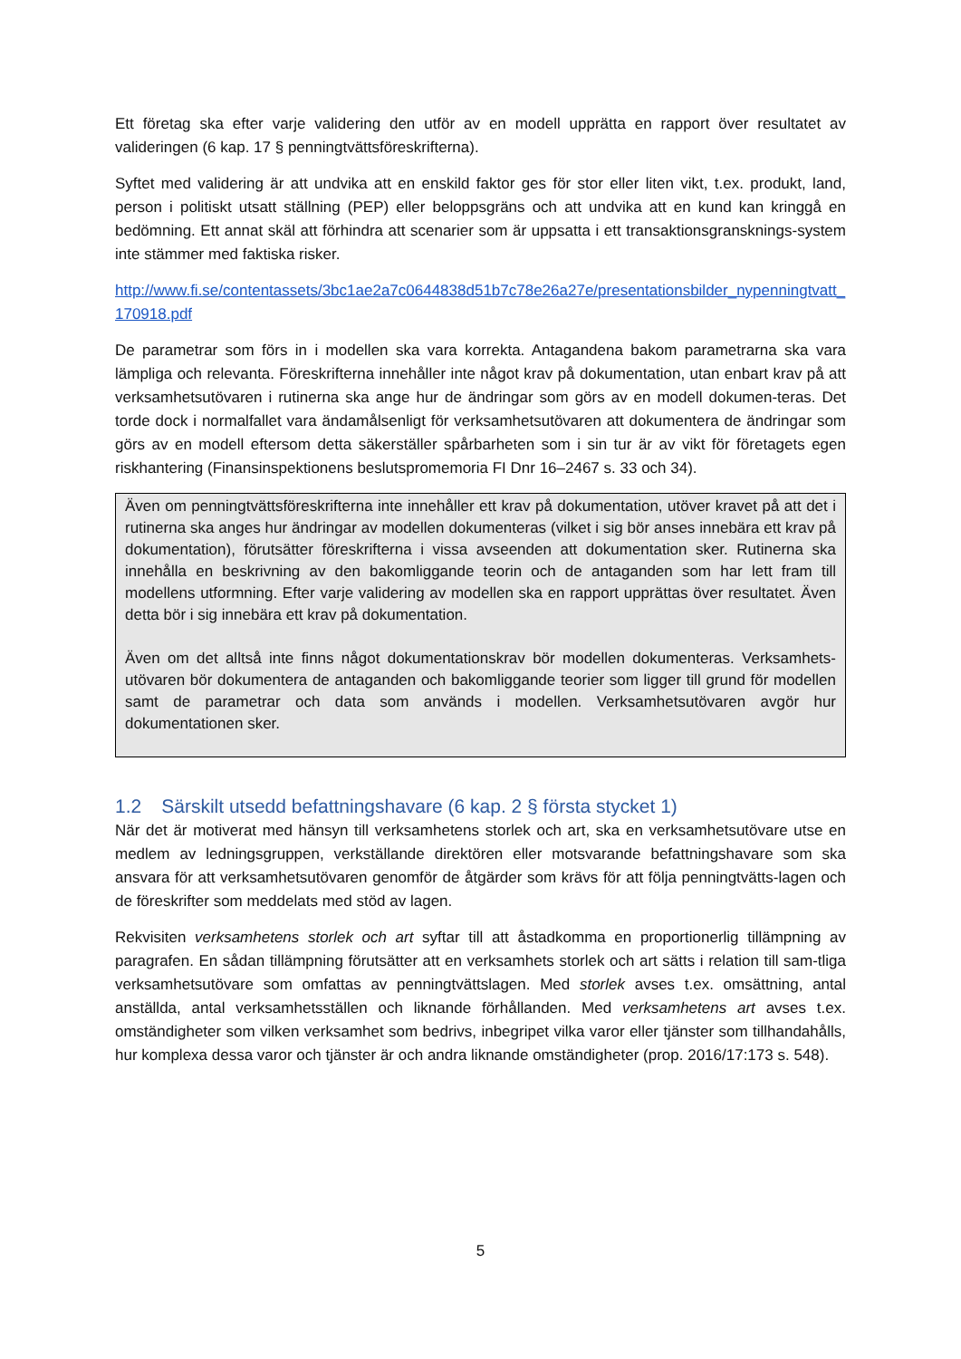Ett företag ska efter varje validering den utför av en modell upprätta en rapport över resultatet av valideringen (6 kap. 17 § penningtvättsföreskrifterna).
Syftet med validering är att undvika att en enskild faktor ges för stor eller liten vikt, t.ex. produkt, land, person i politiskt utsatt ställning (PEP) eller beloppsgräns och att undvika att en kund kan kringgå en bedömning. Ett annat skäl att förhindra att scenarier som är uppsatta i ett transaktionsgransknings-system inte stämmer med faktiska risker.
http://www.fi.se/contentassets/3bc1ae2a7c0644838d51b7c78e26a27e/presentationsbilder_nypenningtvatt_170918.pdf
De parametrar som förs in i modellen ska vara korrekta. Antagandena bakom parametrarna ska vara lämpliga och relevanta. Föreskrifterna innehåller inte något krav på dokumentation, utan enbart krav på att verksamhetsutövaren i rutinerna ska ange hur de ändringar som görs av en modell dokumen-teras. Det torde dock i normalfallet vara ändamålsenligt för verksamhetsutövaren att dokumentera de ändringar som görs av en modell eftersom detta säkerställer spårbarheten som i sin tur är av vikt för företagets egen riskhantering (Finansinspektionens beslutspromemoria FI Dnr 16–2467 s. 33 och 34).
Även om penningtvättsföreskrifterna inte innehåller ett krav på dokumentation, utöver kravet på att det i rutinerna ska anges hur ändringar av modellen dokumenteras (vilket i sig bör anses innebära ett krav på dokumentation), förutsätter föreskrifterna i vissa avseenden att dokumentation sker. Rutinerna ska innehålla en beskrivning av den bakomliggande teorin och de antaganden som har lett fram till modellens utformning. Efter varje validering av modellen ska en rapport upprättas över resultatet. Även detta bör i sig innebära ett krav på dokumentation.
Även om det alltså inte finns något dokumentationskrav bör modellen dokumenteras. Verksamhets-utövaren bör dokumentera de antaganden och bakomliggande teorier som ligger till grund för modellen samt de parametrar och data som används i modellen. Verksamhetsutövaren avgör hur dokumentationen sker.
1.2 Särskilt utsedd befattningshavare (6 kap. 2 § första stycket 1)
När det är motiverat med hänsyn till verksamhetens storlek och art, ska en verksamhetsutövare utse en medlem av ledningsgruppen, verkställande direktören eller motsvarande befattningshavare som ska ansvara för att verksamhetsutövaren genomför de åtgärder som krävs för att följa penningtvätts-lagen och de föreskrifter som meddelats med stöd av lagen.
Rekvisiten verksamhetens storlek och art syftar till att åstadkomma en proportionerlig tillämpning av paragrafen. En sådan tillämpning förutsätter att en verksamhets storlek och art sätts i relation till sam-tliga verksamhetsutövare som omfattas av penningtvättslagen. Med storlek avses t.ex. omsättning, antal anställda, antal verksamhetsställen och liknande förhållanden. Med verksamhetens art avses t.ex. omständigheter som vilken verksamhet som bedrivs, inbegripet vilka varor eller tjänster som tillhandahålls, hur komplexa dessa varor och tjänster är och andra liknande omständigheter (prop. 2016/17:173 s. 548).
5